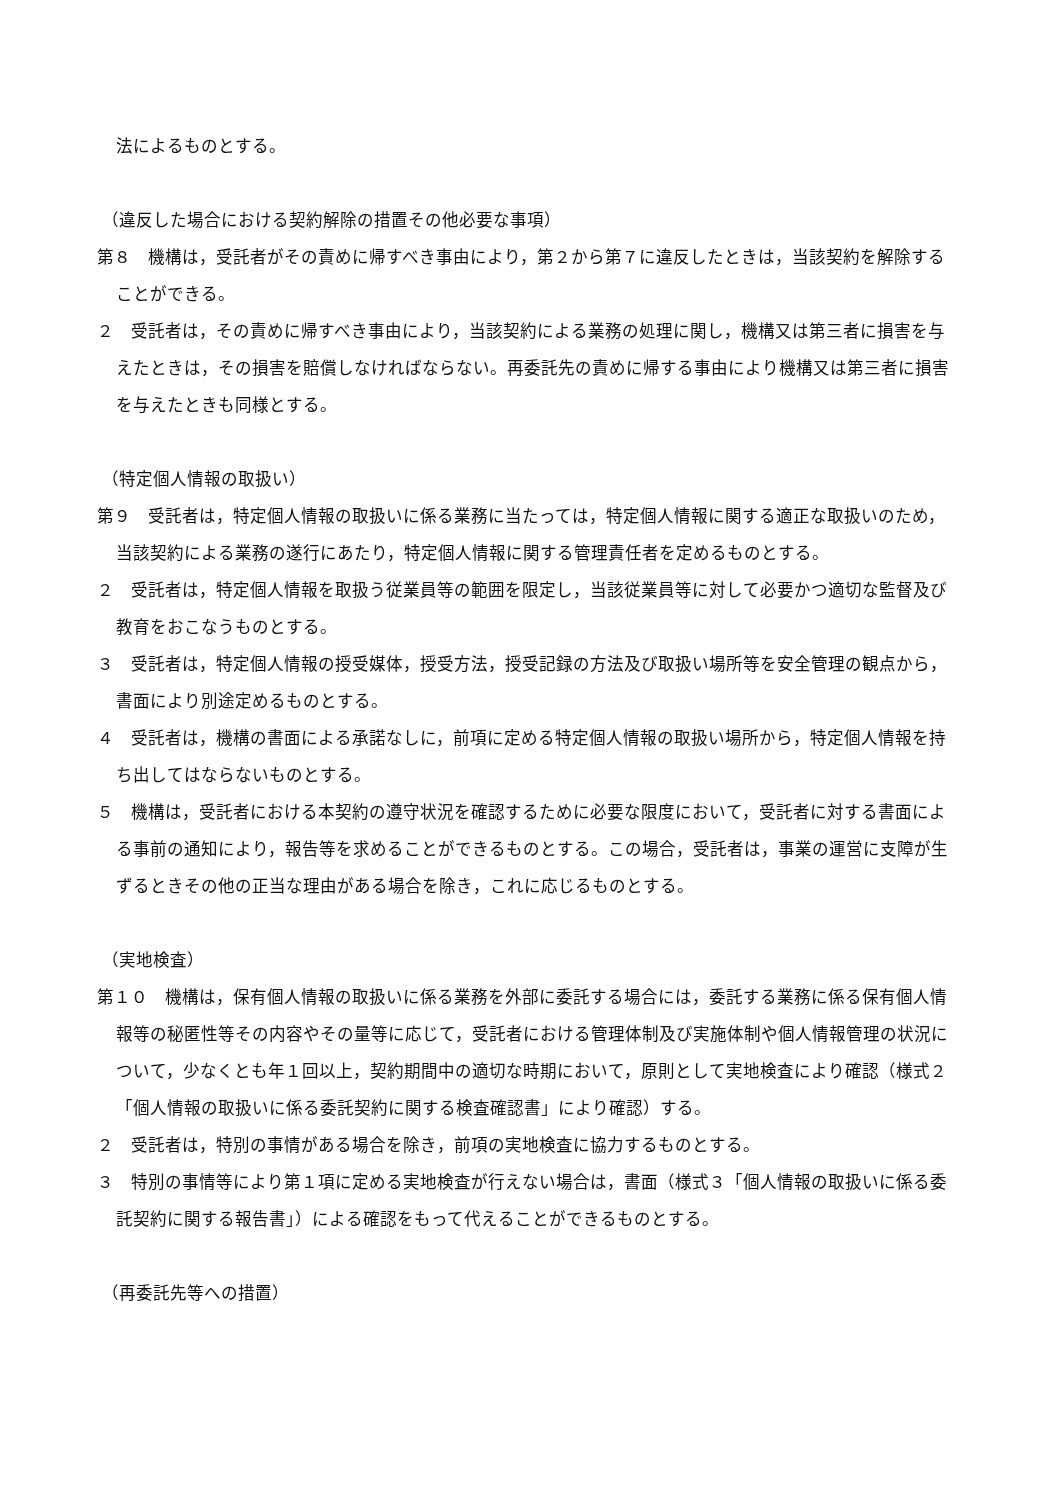法によるものとする。
（違反した場合における契約解除の措置その他必要な事項）
第８　機構は，受託者がその責めに帰すべき事由により，第２から第７に違反したときは，当該契約を解除することができる。
２　受託者は，その責めに帰すべき事由により，当該契約による業務の処理に関し，機構又は第三者に損害を与えたときは，その損害を賠償しなければならない。再委託先の責めに帰する事由により機構又は第三者に損害を与えたときも同様とする。
（特定個人情報の取扱い）
第９　受託者は，特定個人情報の取扱いに係る業務に当たっては，特定個人情報に関する適正な取扱いのため，当該契約による業務の遂行にあたり，特定個人情報に関する管理責任者を定めるものとする。
２　受託者は，特定個人情報を取扱う従業員等の範囲を限定し，当該従業員等に対して必要かつ適切な監督及び教育をおこなうものとする。
３　受託者は，特定個人情報の授受媒体，授受方法，授受記録の方法及び取扱い場所等を安全管理の観点から，書面により別途定めるものとする。
４　受託者は，機構の書面による承諾なしに，前項に定める特定個人情報の取扱い場所から，特定個人情報を持ち出してはならないものとする。
５　機構は，受託者における本契約の遵守状況を確認するために必要な限度において，受託者に対する書面による事前の通知により，報告等を求めることができるものとする。この場合，受託者は，事業の運営に支障が生ずるときその他の正当な理由がある場合を除き，これに応じるものとする。
（実地検査）
第１０　機構は，保有個人情報の取扱いに係る業務を外部に委託する場合には，委託する業務に係る保有個人情報等の秘匿性等その内容やその量等に応じて，受託者における管理体制及び実施体制や個人情報管理の状況について，少なくとも年１回以上，契約期間中の適切な時期において，原則として実地検査により確認（様式２「個人情報の取扱いに係る委託契約に関する検査確認書」により確認）する。
２　受託者は，特別の事情がある場合を除き，前項の実地検査に協力するものとする。
３　特別の事情等により第１項に定める実地検査が行えない場合は，書面（様式３「個人情報の取扱いに係る委託契約に関する報告書」）による確認をもって代えることができるものとする。
（再委託先等への措置）